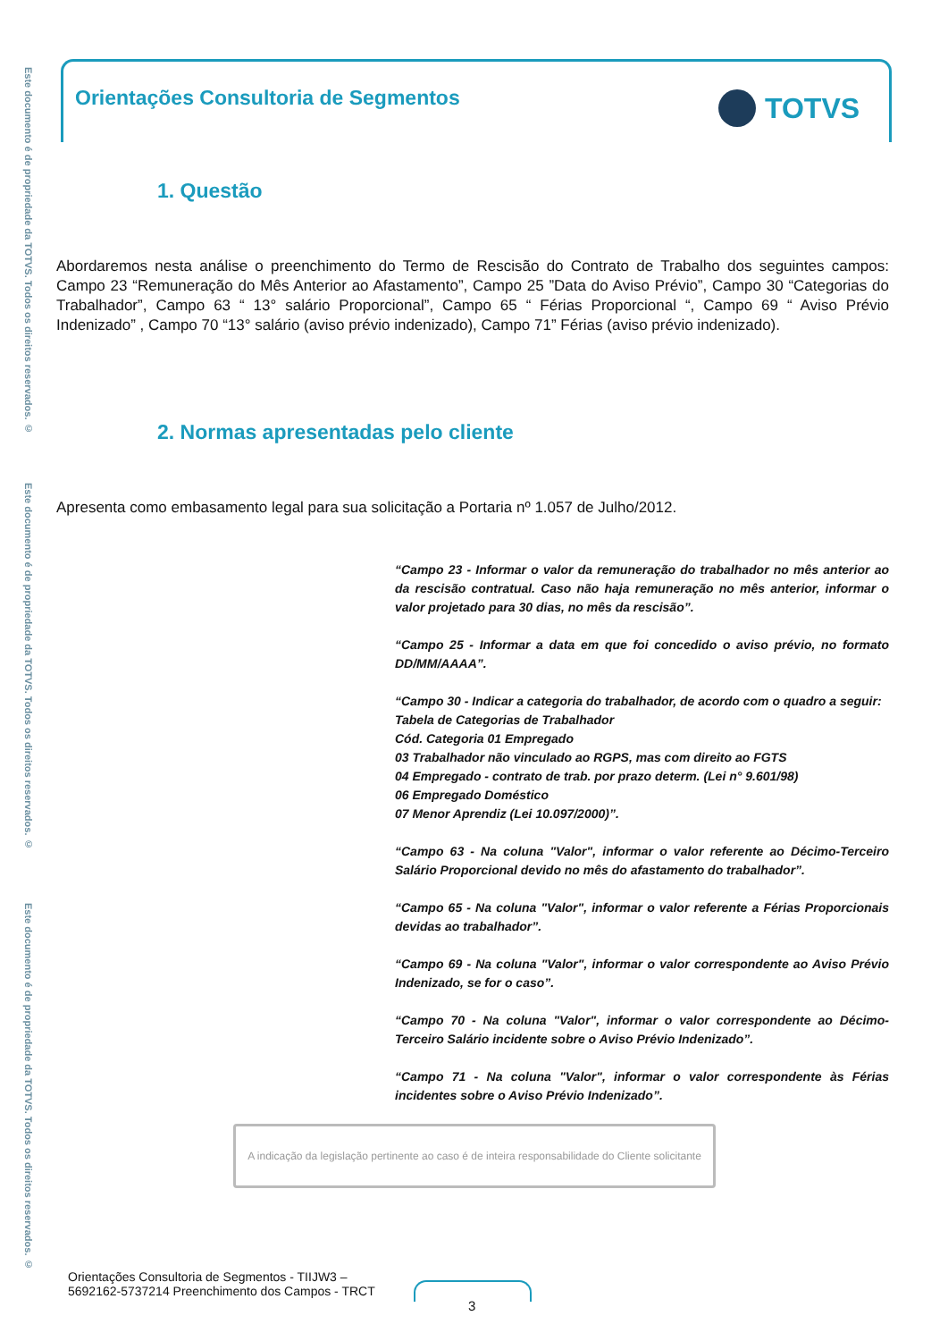Este documento é de propriedade da TOTVS. Todos os direitos reservados. ©
Este documento é de propriedade da TOTVS. Todos os direitos reservados. ©
Este documento é de propriedade da TOTVS. Todos os direitos reservados. ©
Orientações Consultoria de Segmentos
TOTVS
1. Questão
Abordaremos nesta análise o preenchimento do Termo de Rescisão do Contrato de Trabalho dos seguintes campos: Campo 23 “Remuneração do Mês Anterior ao Afastamento”, Campo 25 ”Data do Aviso Prévio”, Campo 30 “Categorias do Trabalhador”, Campo 63 “ 13° salário Proporcional”, Campo 65 “ Férias Proporcional “, Campo 69 “ Aviso Prévio Indenizado” , Campo 70 “13° salário (aviso prévio indenizado), Campo 71” Férias (aviso prévio indenizado).
2. Normas apresentadas pelo cliente
Apresenta como embasamento legal para sua solicitação a Portaria nº 1.057 de Julho/2012.
“Campo 23 - Informar o valor da remuneração do trabalhador no mês anterior ao da rescisão contratual. Caso não haja remuneração no mês anterior, informar o valor projetado para 30 dias, no mês da rescisão”.
“Campo 25 - Informar a data em que foi concedido o aviso prévio, no formato DD/MM/AAAA”.
“Campo 30 - Indicar a categoria do trabalhador, de acordo com o quadro a seguir:
Tabela de Categorias de Trabalhador
Cód. Categoria 01 Empregado
03 Trabalhador não vinculado ao RGPS, mas com direito ao FGTS
04 Empregado - contrato de trab. por prazo determ. (Lei n° 9.601/98)
06 Empregado Doméstico
07 Menor Aprendiz (Lei 10.097/2000)”.
“Campo 63 - Na coluna "Valor", informar o valor referente ao Décimo-Terceiro Salário Proporcional devido no mês do afastamento do trabalhador”.
“Campo 65 - Na coluna "Valor", informar o valor referente a Férias Proporcionais devidas ao trabalhador”.
“Campo 69 - Na coluna "Valor", informar o valor correspondente ao Aviso Prévio Indenizado, se for o caso”.
“Campo 70 - Na coluna "Valor", informar o valor correspondente ao Décimo-Terceiro Salário incidente sobre o Aviso Prévio Indenizado”.
“Campo 71 - Na coluna "Valor", informar o valor correspondente às Férias incidentes sobre o Aviso Prévio Indenizado”.
A indicação da legislação pertinente ao caso é de inteira responsabilidade do Cliente solicitante
Orientações Consultoria de Segmentos - TIIJW3 –5692162-5737214 Preenchimento dos Campos - TRCT
3